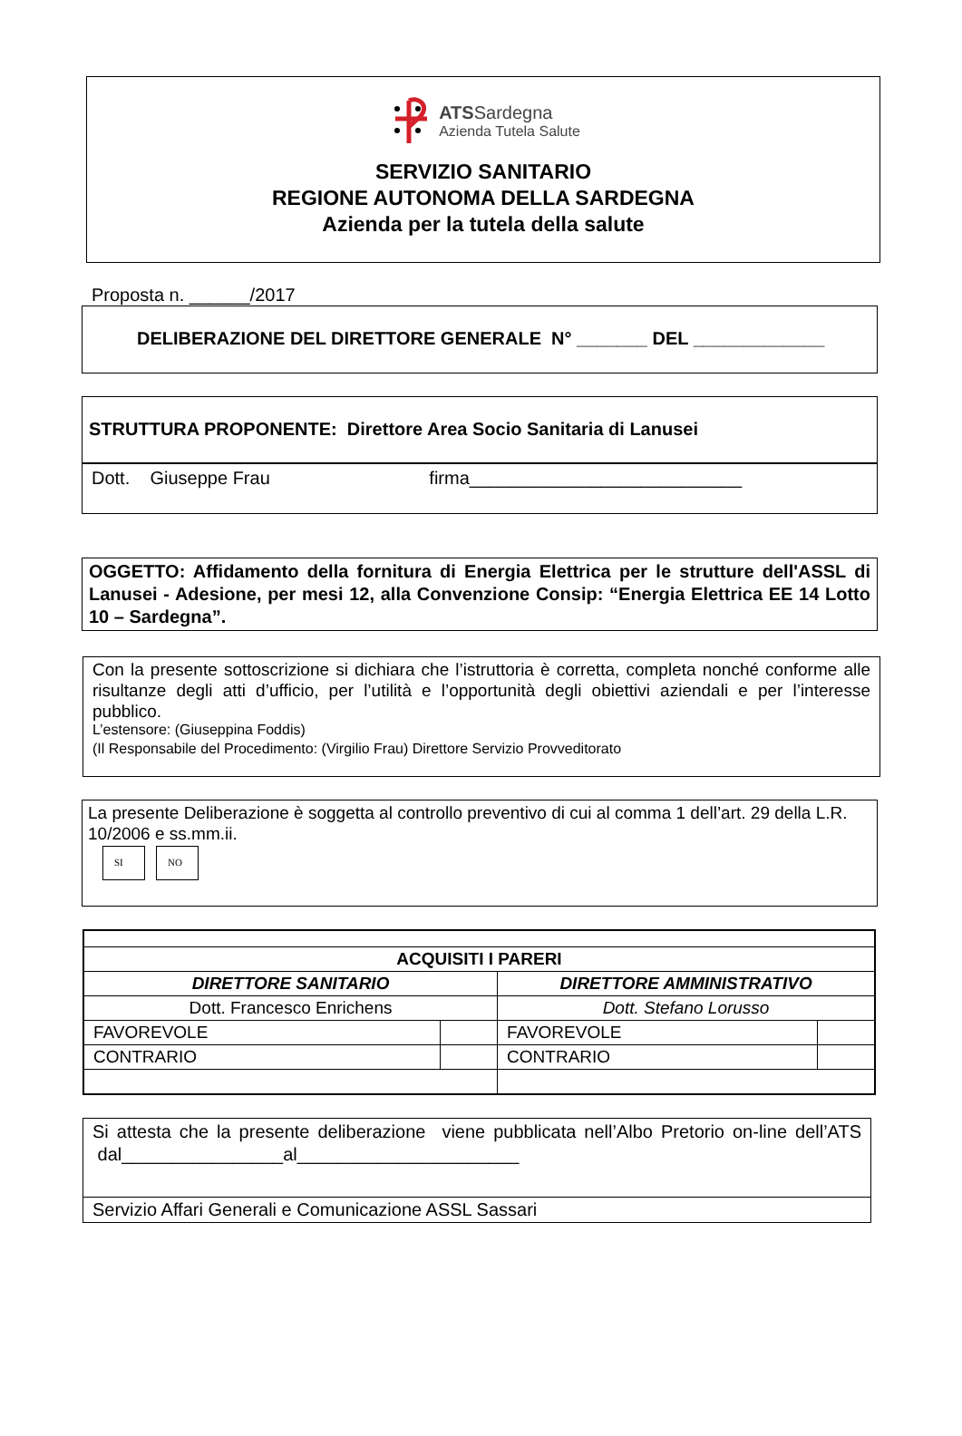ATSSardegna
Azienda Tutela Salute
SERVIZIO SANITARIO
REGIONE AUTONOMA DELLA SARDEGNA
Azienda per la tutela della salute
Proposta n. ______/2017
DELIBERAZIONE DEL DIRETTORE GENERALE N° _______ DEL _____________
STRUTTURA PROPONENTE: Direttore Area Socio Sanitaria di Lanusei
Dott. Giuseppe Frau firma___________________________
OGGETTO: Affidamento della fornitura di Energia Elettrica per le strutture dell'ASSL di Lanusei - Adesione, per mesi 12, alla Convenzione Consip: “Energia Elettrica EE 14 Lotto 10 – Sardegna”.
Con la presente sottoscrizione si dichiara che l’istruttoria è corretta, completa nonché conforme alle risultanze degli atti d’ufficio, per l’utilità e l’opportunità degli obiettivi aziendali e per l’interesse pubblico.
L’estensore: (Giuseppina Foddis)
(Il Responsabile del Procedimento: (Virgilio Frau) Direttore Servizio Provveditorato
La presente Deliberazione è soggetta al controllo preventivo di cui al comma 1 dell’art. 29 della L.R. 10/2006 e ss.mm.ii.
SI NO
| ACQUISITI I PARERI | | | |
| DIRETTORE SANITARIO | | DIRETTORE AMMINISTRATIVO | |
| Dott. Francesco Enrichens | | Dott. Stefano Lorusso | |
| FAVOREVOLE | | FAVOREVOLE | |
| CONTRARIO | | CONTRARIO | |
Si attesta che la presente deliberazione viene pubblicata nell’Albo Pretorio on-line dell’ATS dal________________al______________________
Servizio Affari Generali e Comunicazione ASSL Sassari